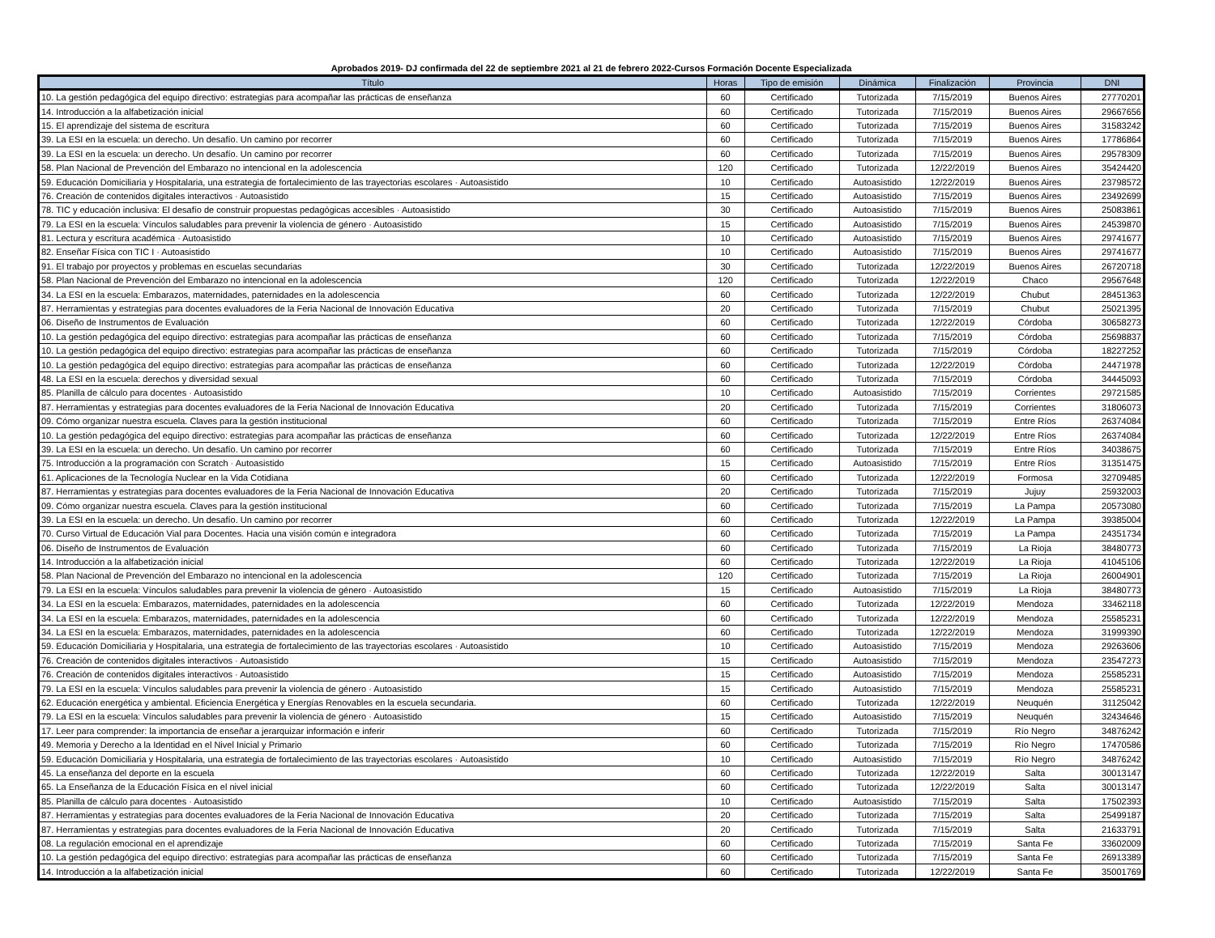Aprobados 2019- DJ confirmada del 22 de septiembre 2021 al 21 de febrero 2022-Cursos Formación Docente Especializada
| Título | Horas | Tipo de emisión | Dinámica | Finalización | Provincia | DNI |
| --- | --- | --- | --- | --- | --- | --- |
| 10. La gestión pedagógica del equipo directivo: estrategias para acompañar las prácticas de enseñanza | 60 | Certificado | Tutorizada | 7/15/2019 | Buenos Aires | 27770201 |
| 14. Introducción a la alfabetización inicial | 60 | Certificado | Tutorizada | 7/15/2019 | Buenos Aires | 29667656 |
| 15. El aprendizaje del sistema de escritura | 60 | Certificado | Tutorizada | 7/15/2019 | Buenos Aires | 31583242 |
| 39. La ESI en la escuela: un derecho. Un desafío. Un camino por recorrer | 60 | Certificado | Tutorizada | 7/15/2019 | Buenos Aires | 17786864 |
| 39. La ESI en la escuela: un derecho. Un desafío. Un camino por recorrer | 60 | Certificado | Tutorizada | 7/15/2019 | Buenos Aires | 29578309 |
| 58. Plan Nacional de Prevención del Embarazo no intencional en la adolescencia | 120 | Certificado | Tutorizada | 12/22/2019 | Buenos Aires | 35424420 |
| 59. Educación Domiciliaria y Hospitalaria, una estrategia de fortalecimiento de las trayectorias escolares · Autoasistido | 10 | Certificado | Autoasistido | 12/22/2019 | Buenos Aires | 23798572 |
| 76. Creación de contenidos digitales interactivos · Autoasistido | 15 | Certificado | Autoasistido | 7/15/2019 | Buenos Aires | 23492699 |
| 78. TIC y educación inclusiva: El desafío de construir propuestas pedagógicas accesibles · Autoasistido | 30 | Certificado | Autoasistido | 7/15/2019 | Buenos Aires | 25083861 |
| 79. La ESI en la escuela: Vínculos saludables para prevenir la violencia de género · Autoasistido | 15 | Certificado | Autoasistido | 7/15/2019 | Buenos Aires | 24539870 |
| 81. Lectura y escritura académica · Autoasistido | 10 | Certificado | Autoasistido | 7/15/2019 | Buenos Aires | 29741677 |
| 82. Enseñar Física con TIC I · Autoasistido | 10 | Certificado | Autoasistido | 7/15/2019 | Buenos Aires | 29741677 |
| 91. El trabajo por proyectos y problemas en escuelas secundarias | 30 | Certificado | Tutorizada | 12/22/2019 | Buenos Aires | 26720718 |
| 58. Plan Nacional de Prevención del Embarazo no intencional en la adolescencia | 120 | Certificado | Tutorizada | 12/22/2019 | Chaco | 29567648 |
| 34. La ESI en la escuela: Embarazos, maternidades, paternidades en la adolescencia | 60 | Certificado | Tutorizada | 12/22/2019 | Chubut | 28451363 |
| 87. Herramientas y estrategias para docentes evaluadores de la Feria Nacional de Innovación Educativa | 20 | Certificado | Tutorizada | 7/15/2019 | Chubut | 25021395 |
| 06. Diseño de Instrumentos de Evaluación | 60 | Certificado | Tutorizada | 12/22/2019 | Córdoba | 30658273 |
| 10. La gestión pedagógica del equipo directivo: estrategias para acompañar las prácticas de enseñanza | 60 | Certificado | Tutorizada | 7/15/2019 | Córdoba | 25698837 |
| 10. La gestión pedagógica del equipo directivo: estrategias para acompañar las prácticas de enseñanza | 60 | Certificado | Tutorizada | 7/15/2019 | Córdoba | 18227252 |
| 10. La gestión pedagógica del equipo directivo: estrategias para acompañar las prácticas de enseñanza | 60 | Certificado | Tutorizada | 12/22/2019 | Córdoba | 24471978 |
| 48. La ESI en la escuela: derechos y diversidad sexual | 60 | Certificado | Tutorizada | 7/15/2019 | Córdoba | 34445093 |
| 85. Planilla de cálculo para docentes · Autoasistido | 10 | Certificado | Autoasistido | 7/15/2019 | Corrientes | 29721585 |
| 87. Herramientas y estrategias para docentes evaluadores de la Feria Nacional de Innovación Educativa | 20 | Certificado | Tutorizada | 7/15/2019 | Corrientes | 31806073 |
| 09. Cómo organizar nuestra escuela. Claves para la gestión institucional | 60 | Certificado | Tutorizada | 7/15/2019 | Entre Ríos | 26374084 |
| 10. La gestión pedagógica del equipo directivo: estrategias para acompañar las prácticas de enseñanza | 60 | Certificado | Tutorizada | 12/22/2019 | Entre Ríos | 26374084 |
| 39. La ESI en la escuela: un derecho. Un desafío. Un camino por recorrer | 60 | Certificado | Tutorizada | 7/15/2019 | Entre Ríos | 34038675 |
| 75. Introducción a la programación con Scratch · Autoasistido | 15 | Certificado | Autoasistido | 7/15/2019 | Entre Ríos | 31351475 |
| 61. Aplicaciones de la Tecnología Nuclear en la Vida Cotidiana | 60 | Certificado | Tutorizada | 12/22/2019 | Formosa | 32709485 |
| 87. Herramientas y estrategias para docentes evaluadores de la Feria Nacional de Innovación Educativa | 20 | Certificado | Tutorizada | 7/15/2019 | Jujuy | 25932003 |
| 09. Cómo organizar nuestra escuela. Claves para la gestión institucional | 60 | Certificado | Tutorizada | 7/15/2019 | La Pampa | 20573080 |
| 39. La ESI en la escuela: un derecho. Un desafío. Un camino por recorrer | 60 | Certificado | Tutorizada | 12/22/2019 | La Pampa | 39385004 |
| 70. Curso Virtual de Educación Vial para Docentes. Hacia una visión común e integradora | 60 | Certificado | Tutorizada | 7/15/2019 | La Pampa | 24351734 |
| 06. Diseño de Instrumentos de Evaluación | 60 | Certificado | Tutorizada | 7/15/2019 | La Rioja | 38480773 |
| 14. Introducción a la alfabetización inicial | 60 | Certificado | Tutorizada | 12/22/2019 | La Rioja | 41045106 |
| 58. Plan Nacional de Prevención del Embarazo no intencional en la adolescencia | 120 | Certificado | Tutorizada | 7/15/2019 | La Rioja | 26004901 |
| 79. La ESI en la escuela: Vínculos saludables para prevenir la violencia de género · Autoasistido | 15 | Certificado | Autoasistido | 7/15/2019 | La Rioja | 38480773 |
| 34. La ESI en la escuela: Embarazos, maternidades, paternidades en la adolescencia | 60 | Certificado | Tutorizada | 12/22/2019 | Mendoza | 33462118 |
| 34. La ESI en la escuela: Embarazos, maternidades, paternidades en la adolescencia | 60 | Certificado | Tutorizada | 12/22/2019 | Mendoza | 25585231 |
| 34. La ESI en la escuela: Embarazos, maternidades, paternidades en la adolescencia | 60 | Certificado | Tutorizada | 12/22/2019 | Mendoza | 31999390 |
| 59. Educación Domiciliaria y Hospitalaria, una estrategia de fortalecimiento de las trayectorias escolares · Autoasistido | 10 | Certificado | Autoasistido | 7/15/2019 | Mendoza | 29263606 |
| 76. Creación de contenidos digitales interactivos · Autoasistido | 15 | Certificado | Autoasistido | 7/15/2019 | Mendoza | 23547273 |
| 76. Creación de contenidos digitales interactivos · Autoasistido | 15 | Certificado | Autoasistido | 7/15/2019 | Mendoza | 25585231 |
| 79. La ESI en la escuela: Vínculos saludables para prevenir la violencia de género · Autoasistido | 15 | Certificado | Autoasistido | 7/15/2019 | Mendoza | 25585231 |
| 62. Educación energética y ambiental. Eficiencia Energética y Energías Renovables en la escuela secundaria. | 60 | Certificado | Tutorizada | 12/22/2019 | Neuquén | 31125042 |
| 79. La ESI en la escuela: Vínculos saludables para prevenir la violencia de género · Autoasistido | 15 | Certificado | Autoasistido | 7/15/2019 | Neuquén | 32434646 |
| 17. Leer para comprender: la importancia de enseñar a jerarquizar información e inferir | 60 | Certificado | Tutorizada | 7/15/2019 | Río Negro | 34876242 |
| 49. Memoria y Derecho a la Identidad en el Nivel Inicial y Primario | 60 | Certificado | Tutorizada | 7/15/2019 | Río Negro | 17470586 |
| 59. Educación Domiciliaria y Hospitalaria, una estrategia de fortalecimiento de las trayectorias escolares · Autoasistido | 10 | Certificado | Autoasistido | 7/15/2019 | Río Negro | 34876242 |
| 45. La enseñanza del deporte en la escuela | 60 | Certificado | Tutorizada | 12/22/2019 | Salta | 30013147 |
| 65. La Enseñanza de la Educación Física en el nivel inicial | 60 | Certificado | Tutorizada | 12/22/2019 | Salta | 30013147 |
| 85. Planilla de cálculo para docentes · Autoasistido | 10 | Certificado | Autoasistido | 7/15/2019 | Salta | 17502393 |
| 87. Herramientas y estrategias para docentes evaluadores de la Feria Nacional de Innovación Educativa | 20 | Certificado | Tutorizada | 7/15/2019 | Salta | 25499187 |
| 87. Herramientas y estrategias para docentes evaluadores de la Feria Nacional de Innovación Educativa | 20 | Certificado | Tutorizada | 7/15/2019 | Salta | 21633791 |
| 08. La regulación emocional en el aprendizaje | 60 | Certificado | Tutorizada | 7/15/2019 | Santa Fe | 33602009 |
| 10. La gestión pedagógica del equipo directivo: estrategias para acompañar las prácticas de enseñanza | 60 | Certificado | Tutorizada | 7/15/2019 | Santa Fe | 26913389 |
| 14. Introducción a la alfabetización inicial | 60 | Certificado | Tutorizada | 12/22/2019 | Santa Fe | 35001769 |